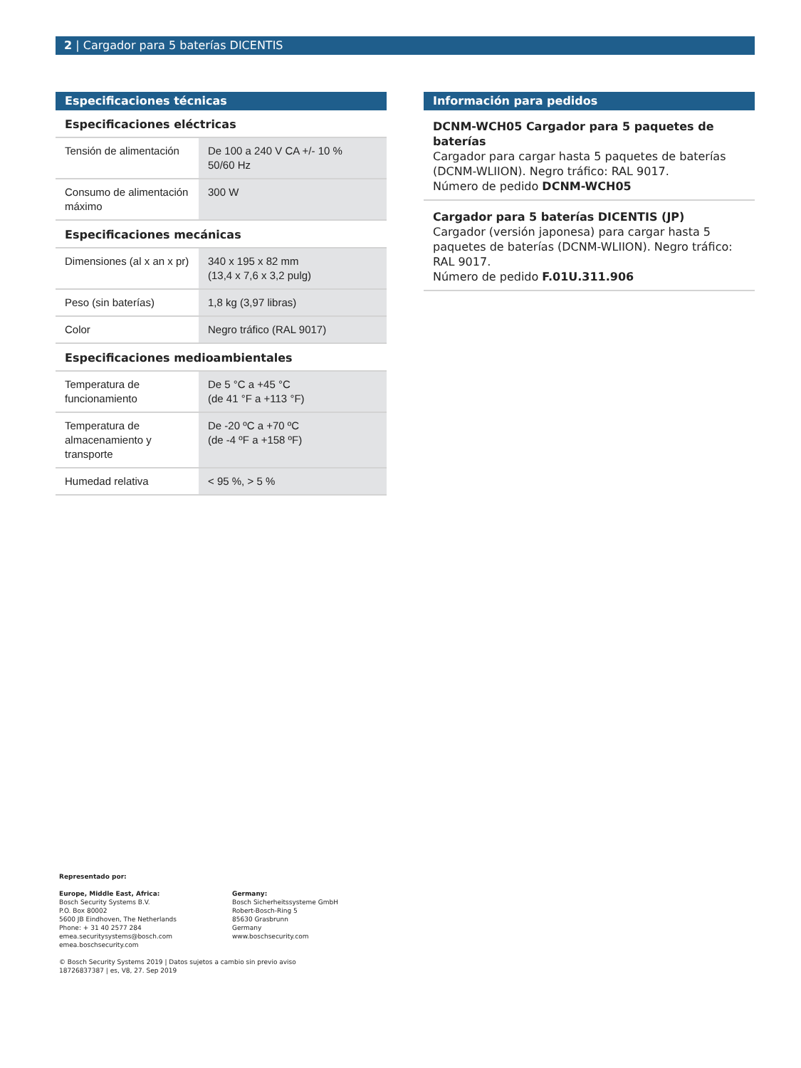2 | Cargador para 5 baterías DICENTIS
Especificaciones técnicas
Especificaciones eléctricas
| Tensión de alimentación | De 100 a 240 V CA +/- 10 % 50/60 Hz |
| Consumo de alimentación máximo | 300 W |
Especificaciones mecánicas
| Dimensiones (al x an x pr) | 340 x 195 x 82 mm (13,4 x 7,6 x 3,2 pulg) |
| Peso (sin baterías) | 1,8 kg (3,97 libras) |
| Color | Negro tráfico (RAL 9017) |
Especificaciones medioambientales
| Temperatura de funcionamiento | De 5 °C a +45 °C (de 41 °F a +113 °F) |
| Temperatura de almacenamiento y transporte | De -20 ºC a +70 ºC (de -4 ºF a +158 ºF) |
| Humedad relativa | < 95 %, > 5 % |
Información para pedidos
DCNM-WCH05 Cargador para 5 paquetes de baterías
Cargador para cargar hasta 5 paquetes de baterías (DCNM-WLIION). Negro tráfico: RAL 9017.
Número de pedido DCNM-WCH05
Cargador para 5 baterías DICENTIS (JP)
Cargador (versión japonesa) para cargar hasta 5 paquetes de baterías (DCNM-WLIION). Negro tráfico: RAL 9017.
Número de pedido F.01U.311.906
Representado por:
Europe, Middle East, Africa:
Bosch Security Systems B.V.
P.O. Box 80002
5600 JB Eindhoven, The Netherlands
Phone: + 31 40 2577 284
emea.securitysystems@bosch.com
emea.boschsecurity.com
Germany:
Bosch Sicherheitssysteme GmbH
Robert-Bosch-Ring 5
85630 Grasbrunn
Germany
www.boschsecurity.com
© Bosch Security Systems 2019 | Datos sujetos a cambio sin previo aviso
18726837387 | es, V8, 27. Sep 2019